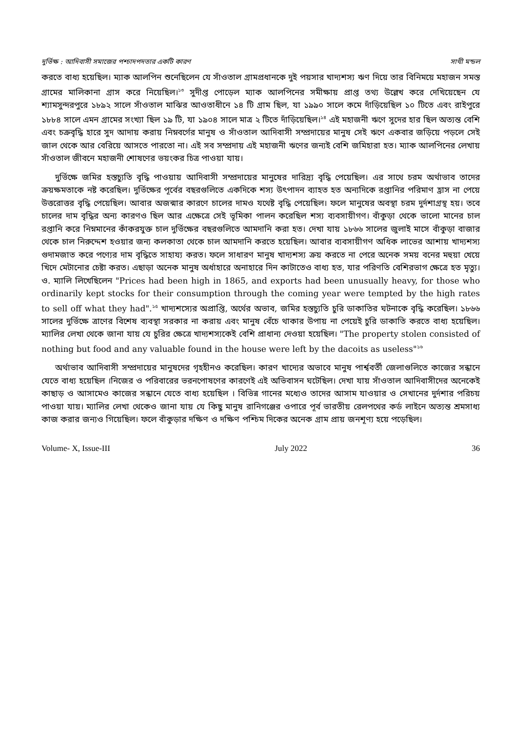দুর্ভিক্ষ : আদিবাসী সমাজের পশ্চাদপদতার একটি কারণ সাথী মন্ডল
করতে বাধ্য হয়েছিল। ম্যাক আলপিন শুনেছিলেন যে সাঁওতাল গ্রামপ্রধানকে দুই পয়সার খাদ্যশস্য ঋণ দিয়ে তার বিনিময়ে মহাজন সমস্ত গ্রামের মালিকানা গ্রাস করে নিয়েছিল।<sup>১৩</sup> সুদীপ্ত পোড়েল ম্যাক আলপিনের সমীক্ষায় প্রাপ্ত তথ্য উল্লেখ করে দেখিয়েছেন যে শ্যামসুন্দরপুরে ১৮৯২ সালে সাঁওতাল মাঝির আওতাধীনে ১৪ টি গ্রাম ছিল, যা ১৯৯০ সালে কমে দাঁড়িয়েছিল ১০ টিতে এবং রাইপুরে ১৮৮৪ সালে এমন গ্রামের সংখ্যা ছিল ১৯ টি, যা ১৯০৪ সালে মাত্র ২ টিতে দাঁড়িয়েছিল।<sup>১৪</sup> এই মহাজনী ঋণে সুদের হার ছিল অত্যন্ত বেশি এবং চক্রবৃদ্ধি হারে সুদ আদায় করায় নিম্নবর্গের মানুষ ও সাঁওতাল আদিবাসী সম্প্রদায়ের মানুষ সেই ঋণে একবার জড়িয়ে পড়লে সেই জাল থেকে আর বেরিয়ে আসতে পারতো না। এই সব সম্প্রদায় এই মহাজনী ঋণের জন্যই বেশি জমিহারা হত। ম্যাক আলপিনের লেখায় সাঁওতাল জীবনে মহাজনী শোষণের ভয়ংকর চিত্র পাওয়া যায়।
দুর্ভিক্ষে জমির হস্তচ্যুতি বৃদ্ধি পাওয়ায় আদিবাসী সম্প্রদায়ের মানুষের দারিদ্র্য বৃদ্ধি পেয়েছিল। এর সাথে চরম অর্থাভাব তাদের ক্রয়ক্ষমতাকে নষ্ট করেছিল। দুর্ভিক্ষের পূর্বের বছরগুলিতে একদিকে শস্য উৎপাদন ব্যাহত হত অন্যদিকে রপ্তানির পরিমাণ হ্রাস না পেয়ে উত্তরোত্তর বৃদ্ধি পেয়েছিল। আবার অজন্মার কারণে চালের দামও যথেষ্ট বৃদ্ধি পেয়েছিল। ফলে মানুষের অবস্থা চরম দুর্দশাগ্রস্থ হয়। তবে চালের দাম বৃদ্ধির অন্য কারণও ছিল আর এক্ষেত্রে সেই ভূমিকা পালন করেছিল শস্য ব্যবসায়ীগণ। বাঁকুড়া থেকে ভালো মানের চাল রপ্তানি করে নিম্নমানের কাঁকরযুক্ত চাল দুর্ভিক্ষের বছরগুলিতে আমদানি করা হত। দেখা যায় ১৮৬৬ সালের জুলাই মাসে বাঁকুড়া বাজার থেকে চাল নিরুদ্দেশ হওয়ার জন্য কলকাতা থেকে চাল আমদানি করতে হয়েছিল। আবার ব্যবসায়ীগণ অধিক লাভের আশায় খাদ্যশস্য গুদামজাত করে পণ্যের দাম বৃদ্ধিতে সাহায্য করত। ফলে সাধারণ মানুষ খাদ্যশস্য ক্রয় করতে না পেরে অনেক সময় বনের মহুয়া খেয়ে খিদে মেটানোর চেষ্টা করত। এছাড়া অনেক মানুষ অর্ধাহারে অনাহারে দিন কাটাতেও বাধ্য হত, যার পরিণতি বেশিরভাগ ক্ষেত্রে হত মৃত্যু। ও. ম্যালি লিখেছিলেন "Prices had been high in 1865, and exports had been unusually heavy, for those who ordinarily kept stocks for their consumption through the coming year were tempted by the high rates to sell off what they had".<sup>১৫</sup> খাদ্যশস্যের অপ্রাপ্তি, অর্থের অভাব, জমির হস্তচ্যুতি চুরি ডাকাতির ঘটনাকে বৃদ্ধি করেছিল। ১৮৬৬ সালের দুর্ভিক্ষে ত্রাণের বিশেষ ব্যবস্থা সরকার না করায় এবং মানুষ বেঁচে থাকার উপায় না পেয়েই চুরি ডাকাতি করতে বাধ্য হয়েছিল। ম্যালির লেখা থেকে জানা যায় যে চুরির ক্ষেত্রে খাদ্যশস্যকেই বেশি প্রাধান্য দেওয়া হয়েছিল। "The property stolen consisted of nothing but food and any valuable found in the house were left by the dacoits as useless"<sup>১৬</sup>
অর্থাভাব আদিবাসী সম্প্রদায়ের মানুষদের গৃহহীনও করেছিল। কারণ খাদ্যের অভাবে মানুষ পার্শ্ববর্তী জেলাগুলিতে কাজের সন্ধানে যেতে বাধ্য হয়েছিল ।নিজের ও পরিবারের ভরনপোষণের কারণেই এই অভিবাসন ঘটেছিল। দেখা যায় সাঁওতাল আদিবাসীদের অনেকেই কাছাড় ও আসামেও কাজের সন্ধানে যেতে বাধ্য হয়েছিল । বিভিন্ন গানের মধ্যেও তাদের আসাম যাওয়ার ও সেখানের দুর্দশার পরিচয় পাওয়া যায়। ম্যালির লেখা থেকেও জানা যায় যে কিছু মানুষ রানিগঞ্জের ওপারে পূর্ব ভারতীয় রেলপথের কর্ড লাইনে অত্যন্ত শ্রমসাধ্য কাজ করার জন্যও গিয়েছিল। ফলে বাঁকুড়ার দক্ষিণ ও দক্ষিণ পশ্চিম দিকের অনেক গ্রাম প্রায় জনশূণ্য হয়ে পড়েছিল।
Volume- X, Issue-III July 2022 36